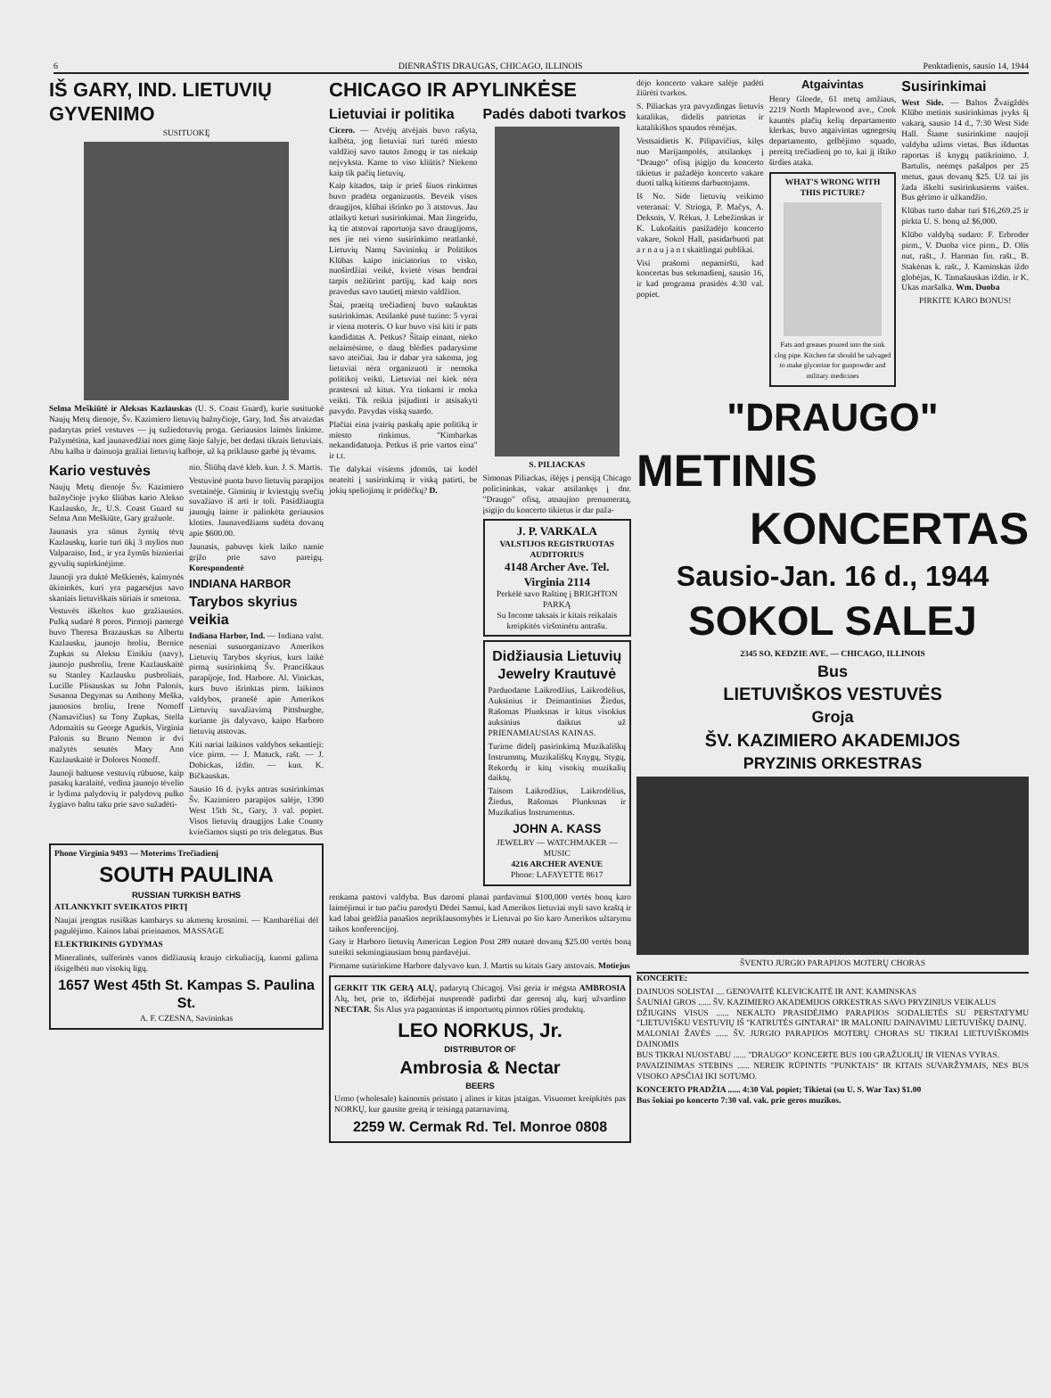6 DIENRAŠTIS DRAUGAS, CHICAGO, ILLINOIS Penktadienis, sausio 14, 1944
IŠ GARY, IND. LIETUVIŲ GYVENIMO
SUSITUOKĘ
Selma Meškiūtė ir Aleksas Kazlauskas (U. S. Coast Guard), kurie susituokė Naujų Metų dienoje, Šv. Kazimiero lietuvių bažnyčioje, Gary, Ind. Šis atvaizdas padarytas prieš vestuves — jų sužiedotuvių proga. Geriausios laimės linkime. Pažymėtina, kad jaunavedžiai nors gimę šioje šalyje, bet dedasi tikrais lietuviais. Abu kalba ir dainuoja gražiai lietuvių kalboje, už ką priklauso garbė jų tėvams.
Kario vestuvės
Naujų Metų dienoje Šv. Kazimiero bažnyčioje įvyko šliūbas kario Alekso Kazlausko, Jr., U.S. Coast Guard su Selma Ann Meškiūte, Gary gražuole.
Jaunasis yra sūnus žymių tėvų Kazlauskų, kurie turi ūkį 3 mylios nuo Valparaiso, Ind., ir yra žymūs biznieriai gyvulių supirkinėjime.
Jaunoji yra duktė Meškienės, kaimynės ūkininkės, kuri yra pagarsėjus savo skaniais lietuviškais sūriais ir smetona.
Vestuvės iškeltos kuo gražiausios. Pulką sudarė 8 poros. Pirmoji pamergė buvo Theresa Brazauskas su Albertu Kazlausku, jaunojo broliu, Bernice Zupkas su Aleksu Einikiu (navy), jaunojo pusbroliu, Irene Kazlauskaitė su Stanley Kazlausku pusbroliais, Lucille Plisauskas su John Palonis, Susanna Degymas su Anthony Meška, jaunosios broliu, Irene Nomoff (Namavičius) su Tony Zupkas, Stella Adomaitis su George Agurkis, Virginia Palonis su Bruno Nemon ir dvi mažytės sesutės Mary Ann Kazlauskaitė ir Dolores Nomoff.
Jaunoji baltuose vestuvių rūbuose, kaip pasakų karalaitė, vedina jaunojo tėvelio ir lydima palydovių ir palydovų pulko žygiavo baltu taku prie savo sužadėti-
nio. Šliūbą davė kleb. kun. J. S. Martis.
Vestuvinė puota buvo lietuvių parapijos svetainėje. Giminių ir kviestųjų svečių suvažiavo iš arti ir toli. Pasidžiaugta jaunųjų laime ir palinkėta geriausios kloties. Jaunavedžiams sudėta dovanų apie $600.00.
Jaunasis, pabuvęs kiek laiko namie grįžo prie savo pareigų. Korespondentė
INDIANA HARBOR
Tarybos skyrius veikia
Indiana Harbor, Ind. — Indiana valst. neseniai susuorganizavo Amerikos Lietuvių Tarybos skyrius, kurs laikė pirmą susirinkimą Šv. Pranciškaus parapijoje, Ind. Harbore. Al. Vinickas, kurs buvo išrinktas pirm. laikinos valdybos, pranešė apie Amerikos Lietuvių suvažiavimą Pittsburghe, kuriame jis dalyvavo, kaipo Harboro lietuvių atstovas.
Kiti nariai laikinos valdybos sekantieji: vice pirm. — J. Matuck, rašt. — J. Dobickas, iždin. — kun. K. Bičkauskas.
Sausio 16 d. įvyks antras susirinkimas Šv. Kazimiero parapijos salėje, 1390 West 15th St., Gary, 3 val. popiet. Visos lietuvių draugijos Lake County kviečiamos siųsti po tris delegatus. Bus
Phone Virginia 9493 — Moterims Trečiadienį
SOUTH PAULINA
RUSSIAN TURKISH BATHS
ATLANKYKIT SVEIKATOS PIRTĮ
Naujai įrengtas rusiškas kambarys su akmenų krosnimi. — Kambarėliai dėl pagulėjimo. Kainos labai prieinamos. MASSAGE
ELEKTRIKINIS GYDYMAS
Mineralinės, sulferinės vanos didžiausią kraujo cirkuliaciją, kuomi galima išsigelbėti nuo visokių ligų.
1657 West 45th St. Kampas S. Paulina St.
A. F. CZESNA, Savininkas
CHICAGO IR APYLINKĖSE
Lietuviai ir politika
Cicero. — Atvėjų atvėjais buvo rašyta, kalbėta, jog lietuviai turi turėti miesto valdžioj savo tautos žmogų ir tas niekaip neįvyksta. Kame to viso kliūtis? Niekeno kaip tik pačių lietuvių.
Kaip kitados, taip ir prieš šiuos rinkimus buvo pradėta organizuotis. Beveik visos draugijos, klūbai išrinko po 3 atstovus. Jau atlaikyti keturi susirinkimai. Man žingeidu, ką tie atstovai raportuoja savo draugijoms, nes jie nei vieno susirinkimo neatlankė. Lietuvių Namų Savininkų ir Politikos Klūbas kaipo iniciatorius to visko, nuoširdžiai veikė, kvietė visus bendrai tarpis nežiūrint partijų, kad kaip nors pravedus savo tautietį miesto valdžion.
Štai, praeitą trečiadienį buvo sušauktas susirinkimas. Atsilankė pusė tuzino: 5 vyrai ir viena moteris. O kur buvo visi kiti ir pats kandidatas A. Petkus? Šitaip einant, nieko nelaimėsime, o daug blėdies padarysime savo ateičiai. Jau ir dabar yra sakoma, jog lietuviai nėra organizuoti ir nemoka politikoj veikti. Lietuviai nei kiek nėra prastesni už kitus. Yra tinkami ir moka veikti. Tik reikia įsijudinti ir atsisakyti pavydo. Pavydas viską suardo.
Plačiai eina įvairių paskalų apie politiką ir miesto rinkimus. "Kimbarkas nekandidatuoja. Petkus iš prie vartos eina" ir t.t.
Tie dalykai visiems jdomūs, tai kodėl neateiti į susirinkimą ir viską patirti, be jokių speliojimų ir pridėčkų? D.
Padės daboti tvarkos
S. PILIACKAS
Simonas Piliackas, išėjęs į pensiją Chicago policininkas, vakar atsilankęs į dnr. "Draugo" ofisą, atnaujino prenumeratą, įsigijo du koncerto tikietus ir dar paža-
J. P. VARKALA
VALSTIJOS REGISTRUOTAS AUDITORIUS
4148 Archer Ave. Tel. Virginia 2114
Perkėlė savo Raštinę į BRIGHTON PARKĄ
Su Income taksais ir kitais reikalais kreipkitės viršminėtu antrašu.
Didžiausia Lietuvių Jewelry Krautuvė
Parduodame Laikrodžius, Laikrodėlius, Auksinius ir Deimantinius Žiedus, Rašomas Plunksnas ir kitus visokius auksinius daiktus už PRIENAMIAUSIAS KAINAS.
Turime didelį pasirinkimą Muzikališkų Instrumntų, Muzikališkų Knygų, Stygų, Rekordų ir kitų visokių muzikalių daiktų.
Taisom Laikrodžius, Laikrodėlius, Žiedus, Rašomas Plunksnas ir Muzikalius Instrumentus.
JOHN A. KASS
JEWELRY — WATCHMAKER — MUSIC
4216 ARCHER AVENUE
Phone: LAFAYETTE 8617
renkama pastovi valdyba. Bus daromi planai pardavimui $100,000 vertės bonų karo laimėjimui ir tuo pačiu parodyti Dėdei Samui, kad Amerikos lietuviai myli savo kraštą ir kad labai geidžia panašios nepriklausomybės ir Lietuvai po šio karo Amerikos užtarymu taikos konferencijoj.
Gary ir Harboro lietuvių American Legion Post 289 nutarė dovanų $25.00 vertės boną suteikti sekmingiausiam bonų pardavėjui.
Pirmame susirinkime Harbore dalyvavo kun. J. Martis su kitais Gary atstovais. Motiejus
GERKIT TIK GERĄ ALŲ, padarytą Chicagoj. Visi geria ir mėgsta AMBROSIA Alų, bet, prie to, išdirbėjai nusprendė padirbti dar geresnį alų, kurį užvardino NECTAR. Šis Alus yra pagamintas iš importuotų pirmos rūšies produktų.
LEO NORKUS, Jr.
DISTRIBUTOR OF
Ambrosia & Nectar
BEERS
Urmo (wholesale) kainomis pristato į alines ir kitas įstaigas. Visuomet kreipkitės pas NORKŲ, kur gausite greitą ir teisingą patarnavimą.
2259 W. Cermak Rd. Tel. Monroe 0808
dėjo koncerto vakare salėje padėti žiūrėti tvarkos.
S. Piliackas yra pavyzdingas lietuvis katalikas, didelis patriotas ir katalikiškos spaudos rėmėjas.
Vestsaidietis K. Pilipavičius, kilęs nuo Marijampolės, atsilankęs į "Draugo" ofisą įsigijo du koncerto tikietus ir pažadėjo koncerto vakare duoti talką kitiems darbuotojams.
Iš No. Side lietuvių veikimo veteranai: V. Strioga, P. Mačys, A. Deksnis, V. Rėkus, J. Lebežinskas ir K. Lukošaitis pasižadėjo koncerto vakare, Sokol Hall, pasidarbuoti pat a r n a u j a n t skaitlingai publikai.
Visi prašomi nepamiršti, kad koncertas bus sekmadienį, sausio 16, ir kad programa prasidės 4:30 val. popiet.
Atgaivintas
Henry Gloede, 61 metų amžiaus, 2219 North Maplewood ave., Cook kauntės plačių kelių departamento klerkas, buvo atgaivintas ugnegesių departamento, gelbėjimo squado, pereitą trečiadienį po to, kai jį ištiko širdies ataka.
WHAT'S WRONG WITH THIS PICTURE?
Fats and greases poured into the sink clog pipe. Kitchen fat should be salvaged to make glycerine for gunpowder and military medicines
Susirinkimai
West Side. — Baltos Žvaigždės Klūbo metinis susirinkimas įvyks šį vakarą, sausio 14 d., 7:30 West Side Hall. Šiame susirinkime naujoji valdyba užims vietas. Bus išduotas raportas iš knygų patikrinimo. J. Bartulis, neėmęs pašalpos per 25 metus, gaus dovanų $25. Už tai jis žada iškelti susirinkusiems vaišes. Bus gėrimo ir užkandžio.
Klūbas turto dabar turi $16,269.25 ir pirkta U. S. bonų už $6,000.
Klūbo valdybą sudaro: F. Erbroder pirm., V. Duoba vice pirm., D. Olis nut, rašt., J. Harman fin. rašt., B. Stakėnas k. rašt., J. Kaminskas iždo globėjas, K. Tamašauskas iždin. ir K. Ukas maršalka. Wm. Duoba
PIRKITE KARO BONUS!
"DRAUGO"
METINIS
KONCERTAS
Sausio-Jan. 16 d., 1944
SOKOL SALEJ
2345 SO. KEDZIE AVE. — CHICAGO, ILLINOIS
Bus
LIETUVIŠKOS VESTUVĖS
Groja
ŠV. KAZIMIERO AKADEMIJOS
PRYZINIS ORKESTRAS
ŠVENTO JURGIO PARAPIJOS MOTERŲ CHORAS
KONCERTE:
DAINUOS SOLISTAI .... GENOVAITĖ KLEVICKAITĖ IR ANT. KAMINSKAS
ŠAUNIAI GROS ...... ŠV. KAZIMIERO AKADEMIJOS ORKESTRAS SAVO PRYZINIUS VEIKALUS
DŽIUGINS VISUS ...... NEKALTO PRASIDĖJIMO PARAPIJOS SODALIETĖS SU PERSTATYMU "LIETUVIŠKU VESTUVIŲ IŠ "KATRUTĖS GINTARAI" IR MALONIU DAINAVIMU LIETUVIŠKŲ DAINŲ.
MALONIAI ŽAVĖS ...... ŠV. JURGIO PARAPIJOS MOTERŲ CHORAS SU TIKRAI LIETUVIŠKOMIS DAINOMIS
BUS TIKRAI NUOSTABU ...... "DRAUGO" KONCERTE BUS 100 GRAŽUOLIŲ IR VIENAS VYRAS.
PAVAIZINIMAS STEBINS ...... NEREIK RŪPINTIS "PUNKTAIS" IR KITAIS SUVARŽYMAIS, NES BUS VISOKO APSČIAI IKI SOTUMO.
KONCERTO PRADŽIA ...... 4:30 Val. popiet; Tikietai (su U. S. War Tax) $1.00
Bus šokiai po koncerto 7:30 val. vak. prie geros muzikos.